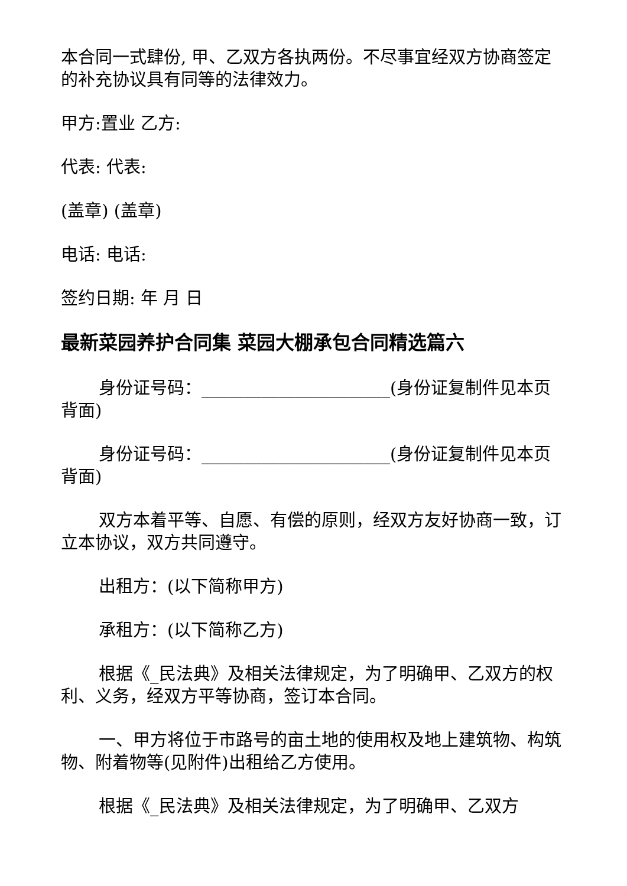本合同一式肆份, 甲、乙双方各执两份。不尽事宜经双方协商签定的补充协议具有同等的法律效力。
甲方:置业 乙方:
代表: 代表:
(盖章) (盖章)
电话: 电话:
签约日期: 年 月 日
最新菜园养护合同集 菜园大棚承包合同精选篇六
身份证号码：______________________(身份证复制件见本页背面)
身份证号码：______________________(身份证复制件见本页背面)
双方本着平等、自愿、有偿的原则，经双方友好协商一致，订立本协议，双方共同遵守。
出租方：(以下简称甲方)
承租方：(以下简称乙方)
根据《_民法典》及相关法律规定，为了明确甲、乙双方的权利、义务，经双方平等协商，签订本合同。
一、甲方将位于市路号的亩土地的使用权及地上建筑物、构筑物、附着物等(见附件)出租给乙方使用。
根据《_民法典》及相关法律规定，为了明确甲、乙双方